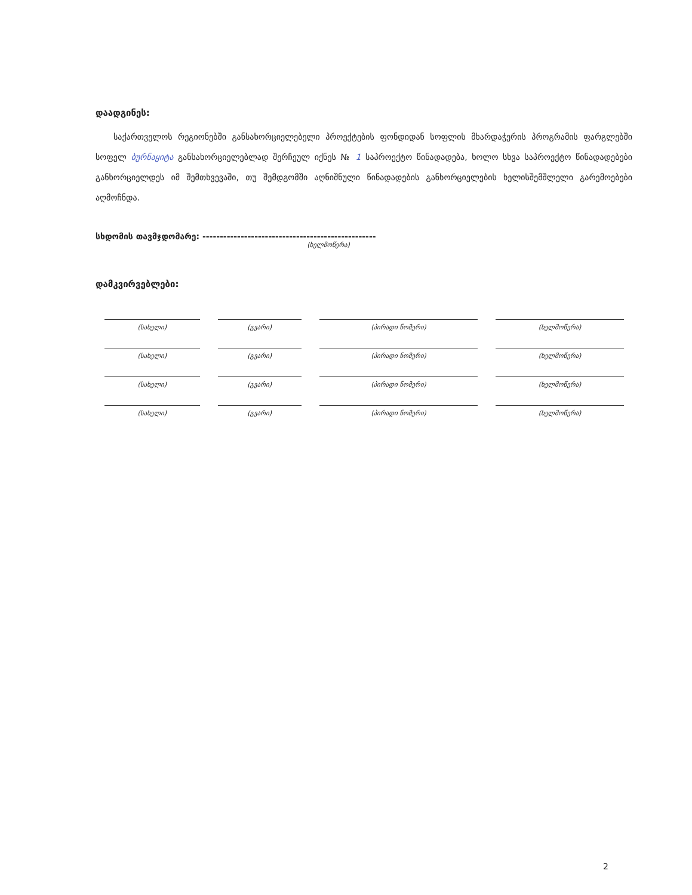დაადგინეს:
საქართველოს რეგიონებში განსახორციელებელი პროექტების ფონდიდან სოფლის მხარდაჭერის პროგრამის ფარგლებში სოფელ ბურნაყიტა განსახორციელებლად შერჩეულ იქნეს № 1 საპროექტო წინადადება, ხოლო სხვა საპროექტო წინადადებები განხორციელდეს იმ შემთხვევაში, თუ შემდგომში აღნიშნული წინადადების განხორციელების ხელისშემშლელი გარემოებები აღმოჩნდა.
სხდომის თავმჯდომარე: --------------------------------------------------
(ხელმოწერა)
დამკვირვებლები:
| (სახელი) | (გვარი) | (პირადი ნომერი) | (ხელმოწერა) |
| (სახელი) | (გვარი) | (პირადი ნომერი) | (ხელმოწერა) |
| (სახელი) | (გვარი) | (პირადი ნომერი) | (ხელმოწერა) |
| (სახელი) | (გვარი) | (პირადი ნომერი) | (ხელმოწერა) |
2